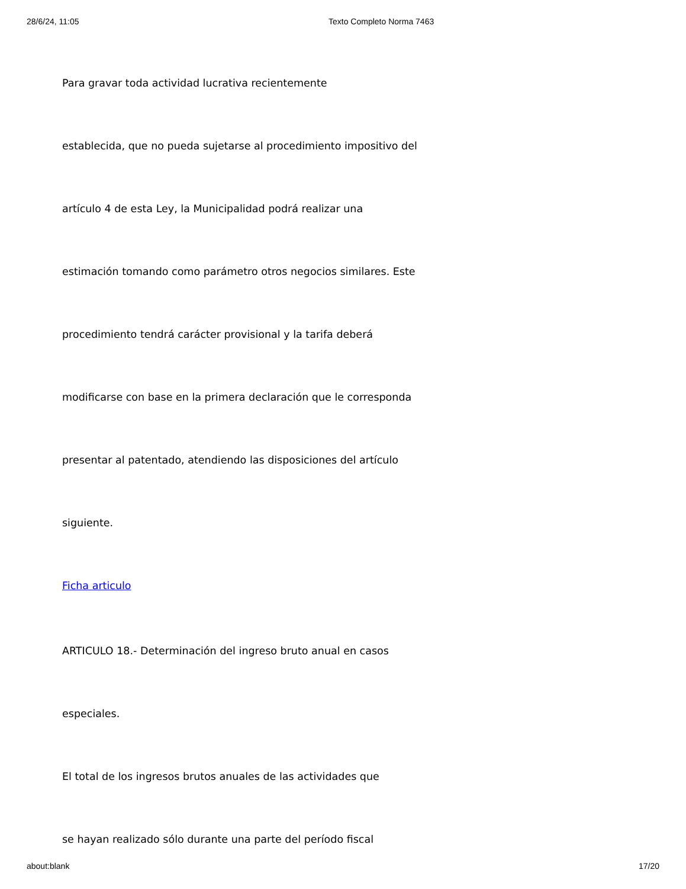28/6/24, 11:05 Texto Completo Norma 7463
Para gravar toda actividad lucrativa recientemente
establecida, que no pueda sujetarse al procedimiento impositivo del
artículo 4 de esta Ley, la Municipalidad podrá realizar una
estimación tomando como parámetro otros negocios similares. Este
procedimiento tendrá carácter provisional y la tarifa deberá
modificarse con base en la primera declaración que le corresponda
presentar al patentado, atendiendo las disposiciones del artículo
siguiente.
Ficha articulo
ARTICULO 18.- Determinación del ingreso bruto anual en casos
especiales.
El total de los ingresos brutos anuales de las actividades que
se hayan realizado sólo durante una parte del período fiscal
about:blank 17/20